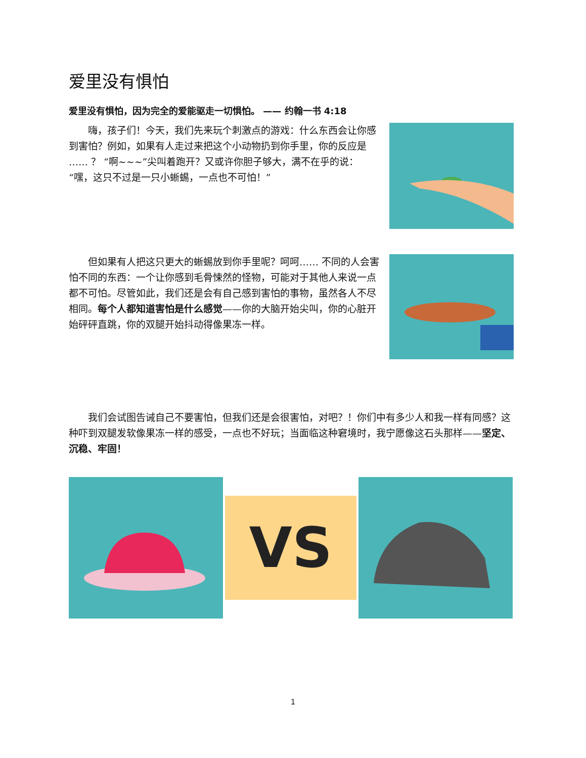爱里没有惧怕
爱里没有惧怕，因为完全的爱能驱走一切惧怕。 —— 约翰一书 4:18
嗨，孩子们！今天，我们先来玩个刺激点的游戏：什么东西会让你感到害怕？例如，如果有人走过来把这个小动物扔到你手里，你的反应是 …… ？ “啊~~~”尖叫着跑开？又或许你胆子够大，满不在乎的说：“嘿，这只不过是一只小蜥蜴，一点也不可怕！”
但如果有人把这只更大的蜥蜴放到你手里呢？呵呵…… 不同的人会害怕不同的东西：一个让你感到毛骨悚然的怪物，可能对于其他人来说一点都不可怕。尽管如此，我们还是会有自己感到害怕的事物，虽然各人不尽相同。每个人都知道害怕是什么感觉——你的大脑开始尖叫，你的心脏开始砰砰直跳，你的双腿开始抖动得像果冻一样。
我们会试图告诫自己不要害怕，但我们还是会很害怕，对吧？！你们中有多少人和我一样有同感？这种吓到双腿发软像果冻一样的感受，一点也不好玩；当面临这种窘境时，我宁愿像这石头那样——坚定、沉稳、牢固！
VS
1